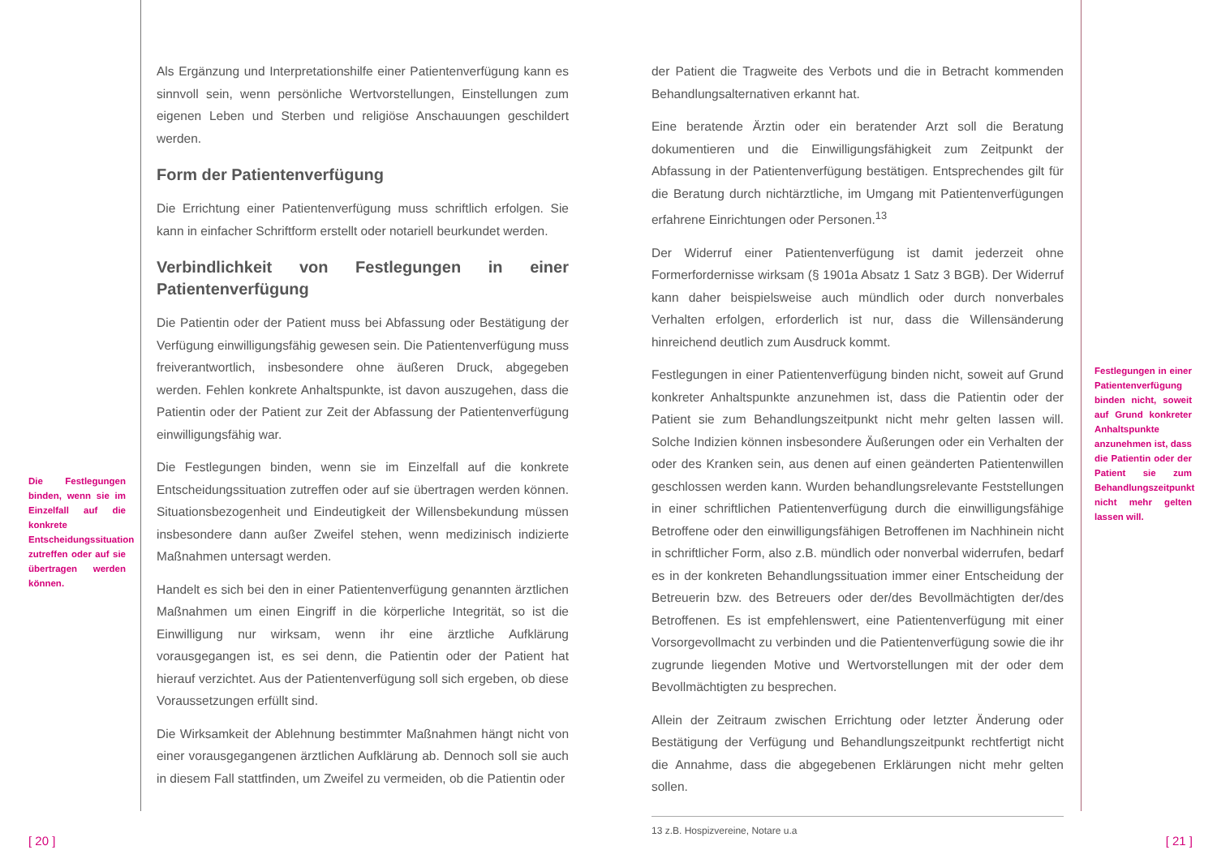Die Festlegungen binden, wenn sie im Einzelfall auf die konkrete Entscheidungssituation zutreffen oder auf sie übertragen werden können.
Als Ergänzung und Interpretationshilfe einer Patientenverfügung kann es sinnvoll sein, wenn persönliche Wertvorstellungen, Einstellungen zum eigenen Leben und Sterben und religiöse Anschauungen geschildert werden.
Form der Patientenverfügung
Die Errichtung einer Patientenverfügung muss schriftlich erfolgen. Sie kann in einfacher Schriftform erstellt oder notariell beurkundet werden.
Verbindlichkeit von Festlegungen in einer Patientenverfügung
Die Patientin oder der Patient muss bei Abfassung oder Bestätigung der Verfügung einwilligungsfähig gewesen sein. Die Patientenverfügung muss freiverantwortlich, insbesondere ohne äußeren Druck, abgegeben werden. Fehlen konkrete Anhaltspunkte, ist davon auszugehen, dass die Patientin oder der Patient zur Zeit der Abfassung der Patientenverfügung einwilligungsfähig war.
Die Festlegungen binden, wenn sie im Einzelfall auf die konkrete Entscheidungssituation zutreffen oder auf sie übertragen werden können. Situationsbezogenheit und Eindeutigkeit der Willensbekundung müssen insbesondere dann außer Zweifel stehen, wenn medizinisch indizierte Maßnahmen untersagt werden.
Handelt es sich bei den in einer Patientenverfügung genannten ärztlichen Maßnahmen um einen Eingriff in die körperliche Integrität, so ist die Einwilligung nur wirksam, wenn ihr eine ärztliche Aufklärung vorausgegangen ist, es sei denn, die Patientin oder der Patient hat hierauf verzichtet. Aus der Patientenverfügung soll sich ergeben, ob diese Voraussetzungen erfüllt sind.
Die Wirksamkeit der Ablehnung bestimmter Maßnahmen hängt nicht von einer vorausgegangenen ärztlichen Aufklärung ab. Dennoch soll sie auch in diesem Fall stattfinden, um Zweifel zu vermeiden, ob die Patientin oder
der Patient die Tragweite des Verbots und die in Betracht kommenden Behandlungsalternativen erkannt hat.
Eine beratende Ärztin oder ein beratender Arzt soll die Beratung dokumentieren und die Einwilligungsfähigkeit zum Zeitpunkt der Abfassung in der Patientenverfügung bestätigen. Entsprechendes gilt für die Beratung durch nichtärztliche, im Umgang mit Patientenverfügungen erfahrene Einrichtungen oder Personen.<sup>13</sup>
Der Widerruf einer Patientenverfügung ist damit jederzeit ohne Formerfordernisse wirksam (§ 1901a Absatz 1 Satz 3 BGB). Der Widerruf kann daher beispielsweise auch mündlich oder durch nonverbales Verhalten erfolgen, erforderlich ist nur, dass die Willensänderung hinreichend deutlich zum Ausdruck kommt.
Festlegungen in einer Patientenverfügung binden nicht, soweit auf Grund konkreter Anhaltspunkte anzunehmen ist, dass die Patientin oder der Patient sie zum Behandlungszeitpunkt nicht mehr gelten lassen will. Solche Indizien können insbesondere Äußerungen oder ein Verhalten der oder des Kranken sein, aus denen auf einen geänderten Patientenwillen geschlossen werden kann. Wurden behandlungsrelevante Feststellungen in einer schriftlichen Patientenverfügung durch die einwilligungsfähige Betroffene oder den einwilligungsfähigen Betroffenen im Nachhinein nicht in schriftlicher Form, also z.B. mündlich oder nonverbal widerrufen, bedarf es in der konkreten Behandlungssituation immer einer Entscheidung der Betreuerin bzw. des Betreuers oder der/des Bevollmächtigten der/des Betroffenen. Es ist empfehlenswert, eine Patientenverfügung mit einer Vorsorgevollmacht zu verbinden und die Patientenverfügung sowie die ihr zugrunde liegenden Motive und Wertvorstellungen mit der oder dem Bevollmächtigten zu besprechen.
Allein der Zeitraum zwischen Errichtung oder letzter Änderung oder Bestätigung der Verfügung und Behandlungszeitpunkt rechtfertigt nicht die Annahme, dass die abgegebenen Erklärungen nicht mehr gelten sollen.
13 z.B. Hospizvereine, Notare u.a
Festlegungen in einer Patientenverfügung binden nicht, soweit auf Grund konkreter Anhaltspunkte anzunehmen ist, dass die Patientin oder der Patient sie zum Behandlungszeitpunkt nicht mehr gelten lassen will.
[ 20 ] [ 21 ]